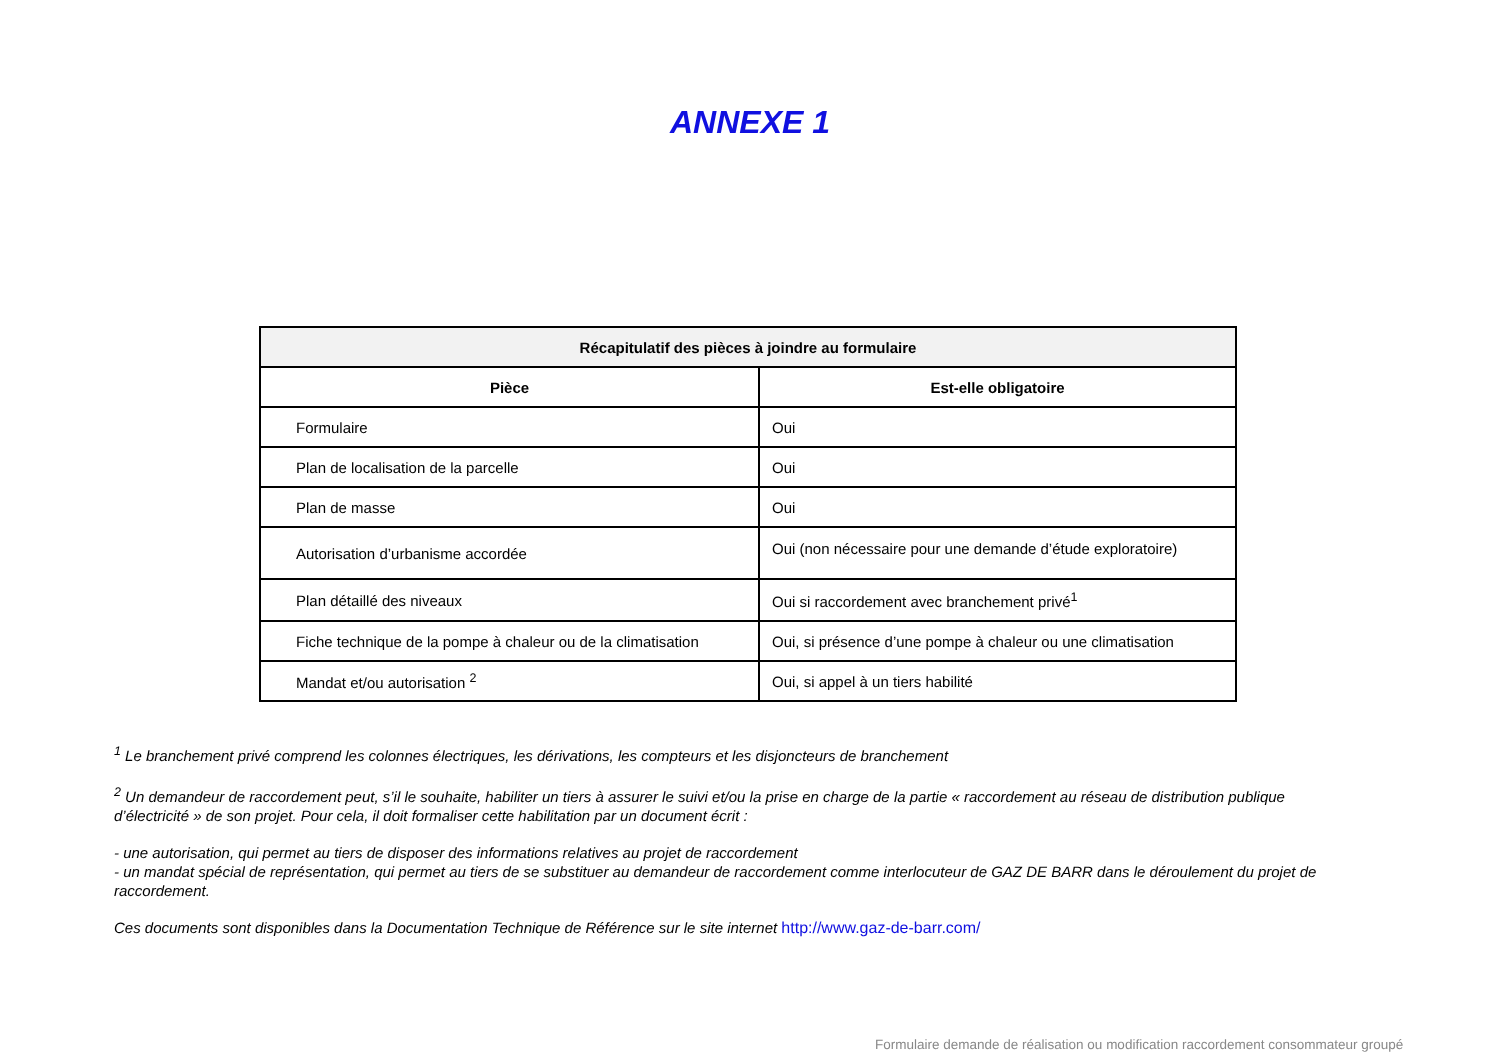ANNEXE 1
| Récapitulatif des pièces à joindre au formulaire | |
| --- | --- |
| Pièce | Est-elle obligatoire |
| Formulaire | Oui |
| Plan de localisation de la parcelle | Oui |
| Plan de masse | Oui |
| Autorisation d’urbanisme accordée | Oui (non nécessaire pour une demande d’étude exploratoire) |
| Plan détaillé des niveaux | Oui si raccordement avec branchement privé<sup>1</sup> |
| Fiche technique de la pompe à chaleur ou de la climatisation | Oui, si présence d’une pompe à chaleur ou une climatisation |
| Mandat et/ou autorisation <sup>2</sup> | Oui, si appel à un tiers habilité |
<sup>1</sup> Le branchement privé comprend les colonnes électriques, les dérivations, les compteurs et les disjoncteurs de branchement
<sup>2</sup> Un demandeur de raccordement peut, s’il le souhaite, habiliter un tiers à assurer le suivi et/ou la prise en charge de la partie « raccordement au réseau de distribution publique d’électricité » de son projet. Pour cela, il doit formaliser cette habilitation par un document écrit :
- une autorisation, qui permet au tiers de disposer des informations relatives au projet de raccordement
- un mandat spécial de représentation, qui permet au tiers de se substituer au demandeur de raccordement comme interlocuteur de GAZ DE BARR dans le déroulement du projet de raccordement.
Ces documents sont disponibles dans la Documentation Technique de Référence sur le site internet http://www.gaz-de-barr.com/
Formulaire demande de réalisation ou modification raccordement consommateur groupé